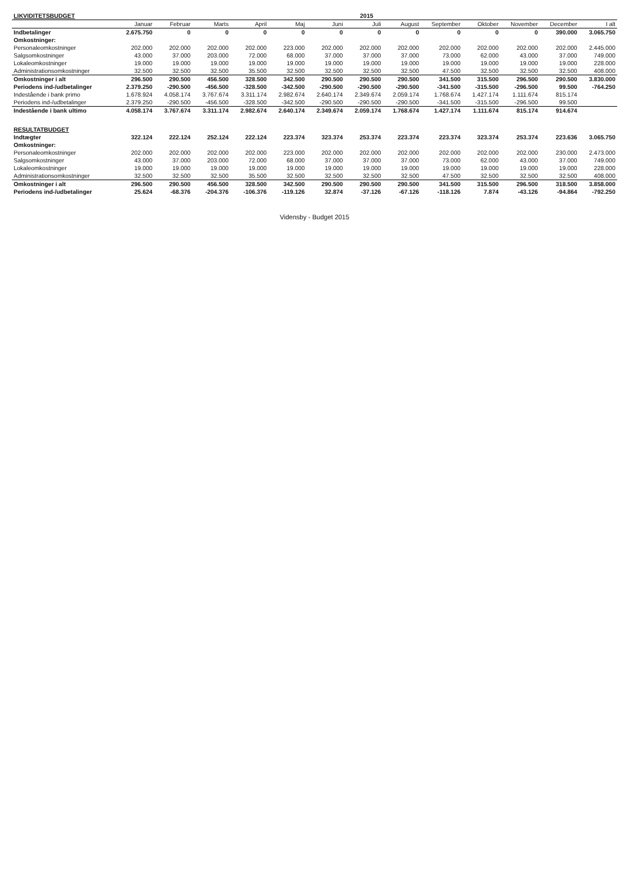| LIKVIDITETSBUDGET | 2015 | | | | | | | | | | | | |
| | Januar | Februar | Marts | April | Maj | Juni | Juli | August | September | Oktober | November | December | I alt |
| Indbetalinger | 2.675.750 | 0 | 0 | 0 | 0 | 0 | 0 | 0 | 0 | 0 | 0 | 390.000 | 3.065.750 |
| Omkostninger: | | | | | | | | | | | | | |
| Personaleomkostninger | 202.000 | 202.000 | 202.000 | 202.000 | 223.000 | 202.000 | 202.000 | 202.000 | 202.000 | 202.000 | 202.000 | 202.000 | 2.445.000 |
| Salgsomkostninger | 43.000 | 37.000 | 203.000 | 72.000 | 68.000 | 37.000 | 37.000 | 37.000 | 73.000 | 62.000 | 43.000 | 37.000 | 749.000 |
| Lokaleomkostninger | 19.000 | 19.000 | 19.000 | 19.000 | 19.000 | 19.000 | 19.000 | 19.000 | 19.000 | 19.000 | 19.000 | 19.000 | 228.000 |
| Administrationsomkostninger | 32.500 | 32.500 | 32.500 | 35.500 | 32.500 | 32.500 | 32.500 | 32.500 | 47.500 | 32.500 | 32.500 | 32.500 | 408.000 |
| Omkostninger i alt | 296.500 | 290.500 | 456.500 | 328.500 | 342.500 | 290.500 | 290.500 | 290.500 | 341.500 | 315.500 | 296.500 | 290.500 | 3.830.000 |
| Periodens ind-/udbetalinger | 2.379.250 | -290.500 | -456.500 | -328.500 | -342.500 | -290.500 | -290.500 | -290.500 | -341.500 | -315.500 | -296.500 | 99.500 | -764.250 |
| Indestående i bank primo | 1.678.924 | 4.058.174 | 3.767.674 | 3.311.174 | 2.982.674 | 2.640.174 | 2.349.674 | 2.059.174 | 1.768.674 | 1.427.174 | 1.111.674 | 815.174 | |
| Periodens ind-/udbetalinger | 2.379.250 | -290.500 | -456.500 | -328.500 | -342.500 | -290.500 | -290.500 | -290.500 | -341.500 | -315.500 | -296.500 | 99.500 | |
| Indestående i bank ultimo | 4.058.174 | 3.767.674 | 3.311.174 | 2.982.674 | 2.640.174 | 2.349.674 | 2.059.174 | 1.768.674 | 1.427.174 | 1.111.674 | 815.174 | 914.674 | |
| RESULTATBUDGET | | | | | | | | | | | | | |
| Indtægter | 322.124 | 222.124 | 252.124 | 222.124 | 223.374 | 323.374 | 253.374 | 223.374 | 223.374 | 323.374 | 253.374 | 223.636 | 3.065.750 |
| Omkostninger: | | | | | | | | | | | | | |
| Personaleomkostninger | 202.000 | 202.000 | 202.000 | 202.000 | 223.000 | 202.000 | 202.000 | 202.000 | 202.000 | 202.000 | 202.000 | 230.000 | 2.473.000 |
| Salgsomkostninger | 43.000 | 37.000 | 203.000 | 72.000 | 68.000 | 37.000 | 37.000 | 37.000 | 73.000 | 62.000 | 43.000 | 37.000 | 749.000 |
| Lokaleomkostninger | 19.000 | 19.000 | 19.000 | 19.000 | 19.000 | 19.000 | 19.000 | 19.000 | 19.000 | 19.000 | 19.000 | 19.000 | 228.000 |
| Administrationsomkostninger | 32.500 | 32.500 | 32.500 | 35.500 | 32.500 | 32.500 | 32.500 | 32.500 | 47.500 | 32.500 | 32.500 | 32.500 | 408.000 |
| Omkostninger i alt | 296.500 | 290.500 | 456.500 | 328.500 | 342.500 | 290.500 | 290.500 | 290.500 | 341.500 | 315.500 | 296.500 | 318.500 | 3.858.000 |
| Periodens ind-/udbetalinger | 25.624 | -68.376 | -204.376 | -106.376 | -119.126 | 32.874 | -37.126 | -67.126 | -118.126 | 7.874 | -43.126 | -94.864 | -792.250 |
Vidensby - Budget 2015